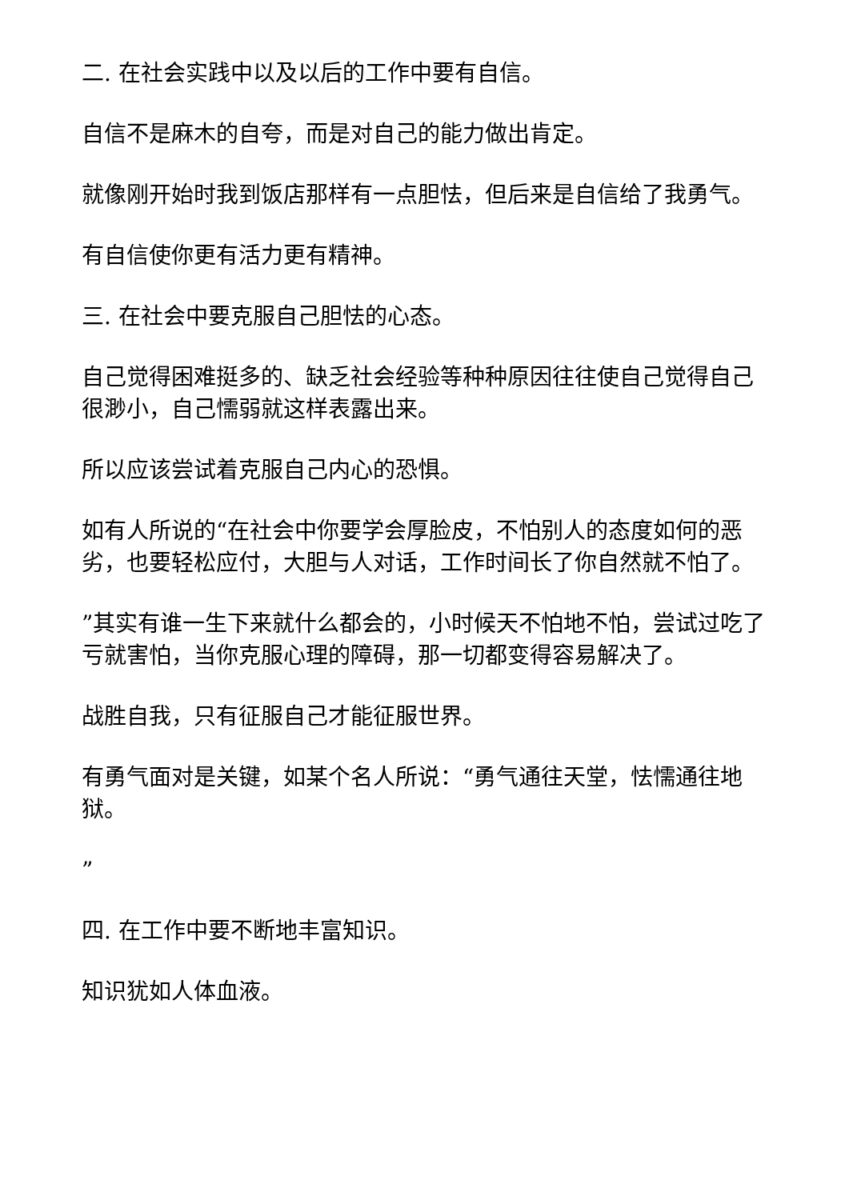二. 在社会实践中以及以后的工作中要有自信。
自信不是麻木的自夸，而是对自己的能力做出肯定。
就像刚开始时我到饭店那样有一点胆怯，但后来是自信给了我勇气。
有自信使你更有活力更有精神。
三. 在社会中要克服自己胆怯的心态。
自己觉得困难挺多的、缺乏社会经验等种种原因往往使自己觉得自己很渺小，自己懦弱就这样表露出来。
所以应该尝试着克服自己内心的恐惧。
如有人所说的“在社会中你要学会厚脸皮，不怕别人的态度如何的恶劣，也要轻松应付，大胆与人对话，工作时间长了你自然就不怕了。
”其实有谁一生下来就什么都会的，小时候天不怕地不怕，尝试过吃了亏就害怕，当你克服心理的障碍，那一切都变得容易解决了。
战胜自我，只有征服自己才能征服世界。
有勇气面对是关键，如某个名人所说：“勇气通往天堂，怯懦通往地狱。
”
四. 在工作中要不断地丰富知识。
知识犹如人体血液。